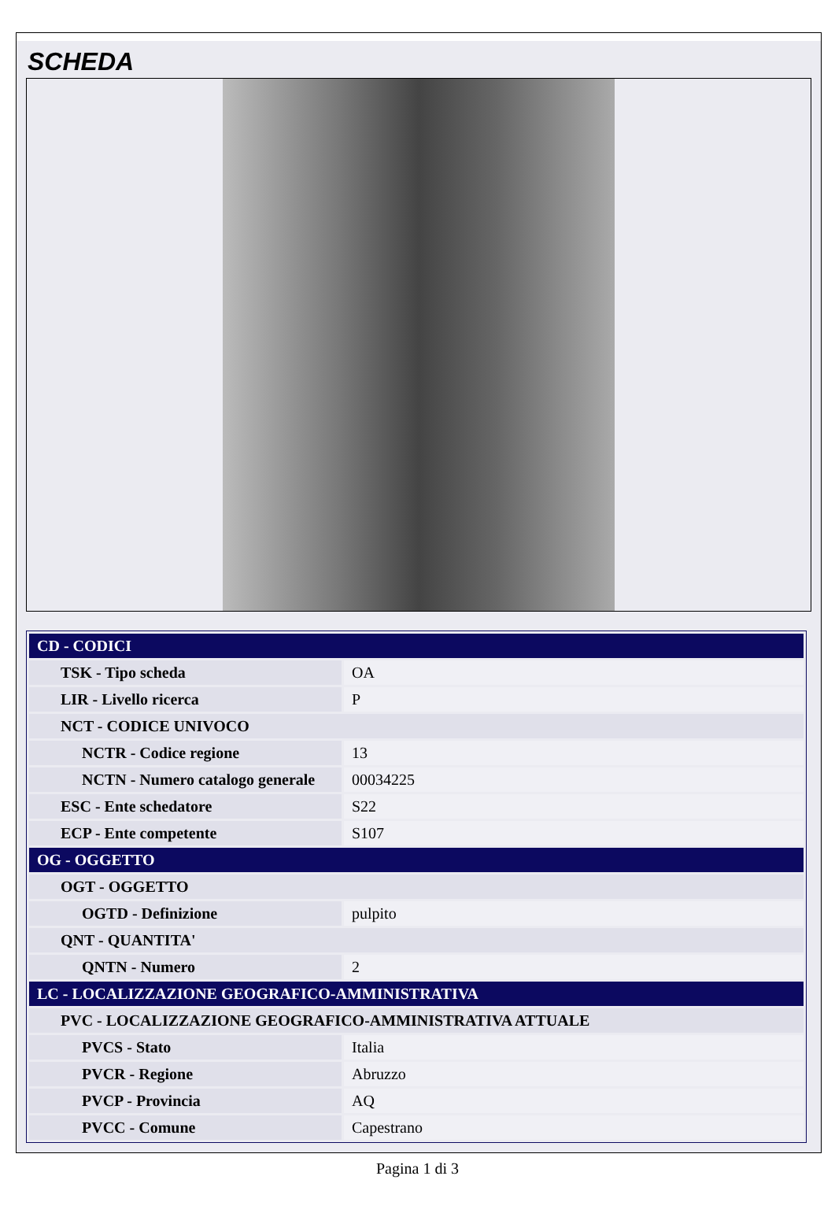SCHEDA
| CD - CODICI | |
| TSK - Tipo scheda | OA |
| LIR - Livello ricerca | P |
| NCT - CODICE UNIVOCO | |
| NCTR - Codice regione | 13 |
| NCTN - Numero catalogo generale | 00034225 |
| ESC - Ente schedatore | S22 |
| ECP - Ente competente | S107 |
| OG - OGGETTO | |
| OGT - OGGETTO | |
| OGTD - Definizione | pulpito |
| QNT - QUANTITA' | |
| QNTN - Numero | 2 |
| LC - LOCALIZZAZIONE GEOGRAFICO-AMMINISTRATIVA | |
| PVC - LOCALIZZAZIONE GEOGRAFICO-AMMINISTRATIVA ATTUALE | |
| PVCS - Stato | Italia |
| PVCR - Regione | Abruzzo |
| PVCP - Provincia | AQ |
| PVCC - Comune | Capestrano |
Pagina 1 di 3